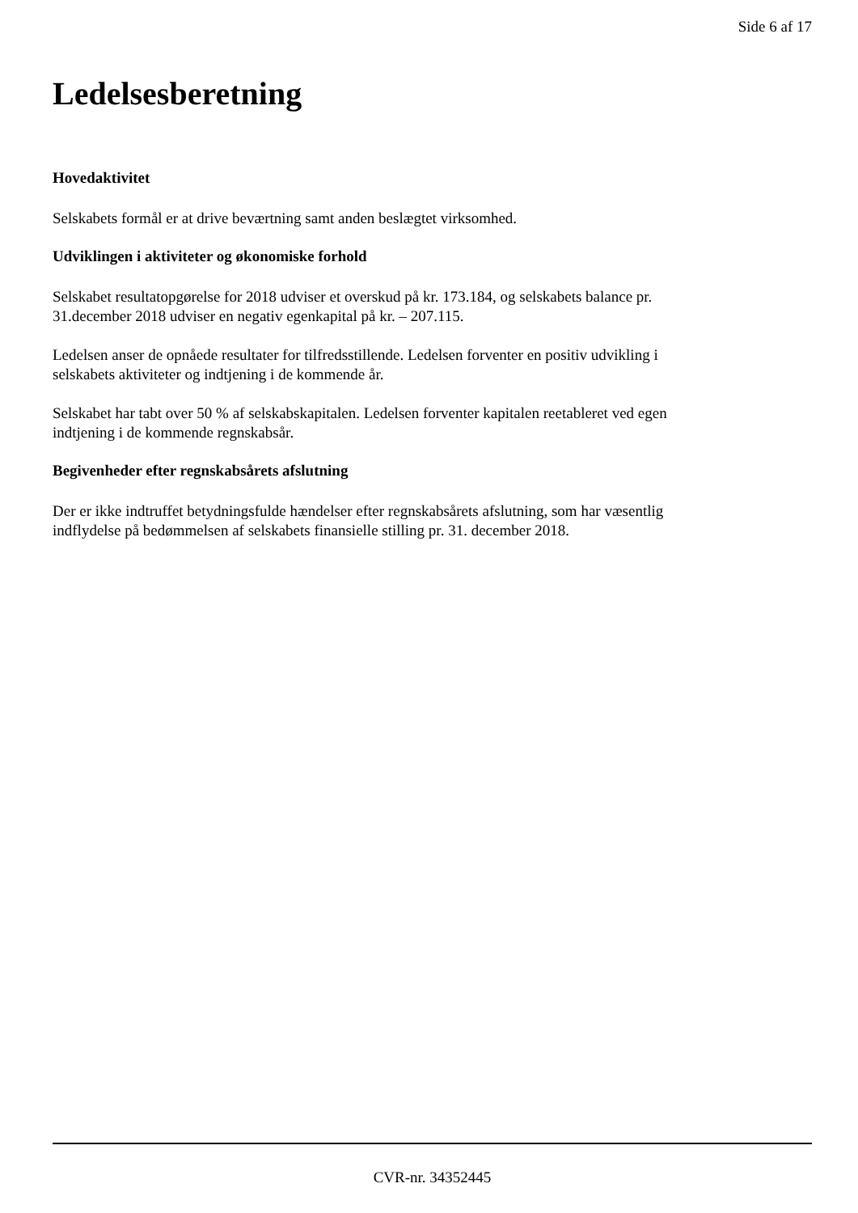Side 6 af 17
Ledelsesberetning
Hovedaktivitet
Selskabets formål er at drive beværtning samt anden beslægtet virksomhed.
Udviklingen i aktiviteter og økonomiske forhold
Selskabet resultatopgørelse for 2018 udviser et overskud på kr. 173.184, og selskabets balance pr.
31.december 2018 udviser en negativ egenkapital på kr. – 207.115.
Ledelsen anser de opnåede resultater for tilfredsstillende. Ledelsen forventer en positiv udvikling i
selskabets aktiviteter og indtjening i de kommende år.
Selskabet har tabt over 50 % af selskabskapitalen. Ledelsen forventer kapitalen reetableret ved egen
indtjening i de kommende regnskabsår.
Begivenheder efter regnskabsårets afslutning
Der er ikke indtruffet betydningsfulde hændelser efter regnskabsårets afslutning, som har væsentlig
indflydelse på bedømmelsen af selskabets finansielle stilling pr. 31. december 2018.
CVR-nr. 34352445